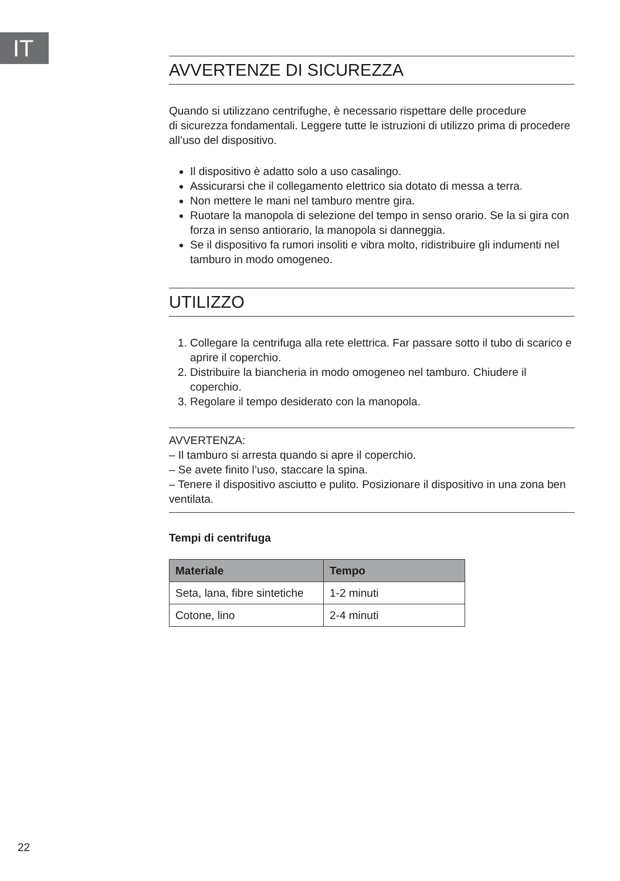IT
AVVERTENZE DI SICUREZZA
Quando si utilizzano centrifughe, è necessario rispettare delle procedure
di sicurezza fondamentali. Leggere tutte le istruzioni di utilizzo prima di procedere all’uso del dispositivo.
Il dispositivo è adatto solo a uso casalingo.
Assicurarsi che il collegamento elettrico sia dotato di messa a terra.
Non mettere le mani nel tamburo mentre gira.
Ruotare la manopola di selezione del tempo in senso orario. Se la si gira con forza in senso antiorario, la manopola si danneggia.
Se il dispositivo fa rumori insoliti e vibra molto, ridistribuire gli indumenti nel tamburo in modo omogeneo.
UTILIZZO
1. Collegare la centrifuga alla rete elettrica. Far passare sotto il tubo di scarico e aprire il coperchio.
2. Distribuire la biancheria in modo omogeneo nel tamburo. Chiudere il coperchio.
3. Regolare il tempo desiderato con la manopola.
AVVERTENZA:
– Il tamburo si arresta quando si apre il coperchio.
– Se avete finito l’uso, staccare la spina.
– Tenere il dispositivo asciutto e pulito. Posizionare il dispositivo in una zona ben ventilata.
Tempi di centrifuga
| Materiale | Tempo |
| --- | --- |
| Seta, lana, fibre sintetiche | 1-2 minuti |
| Cotone, lino | 2-4 minuti |
22